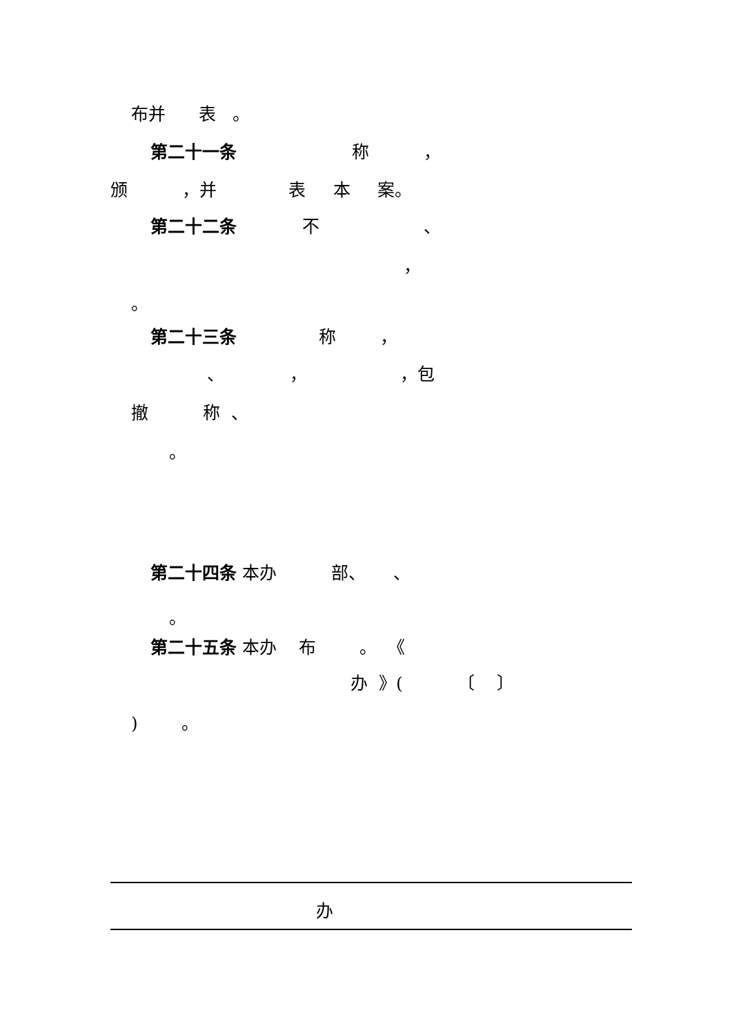布并 表 。
第二十一条 称 ，
颁 ，并 表 本 案。
第二十二条 不 、
，
。
第二十三条 称 ，
、 ， ，包
撤 称 、
。
第二十四条 本办 部、 、
。
第二十五条 本办 布 。 《
办 》( 〔 〕
) 。
办